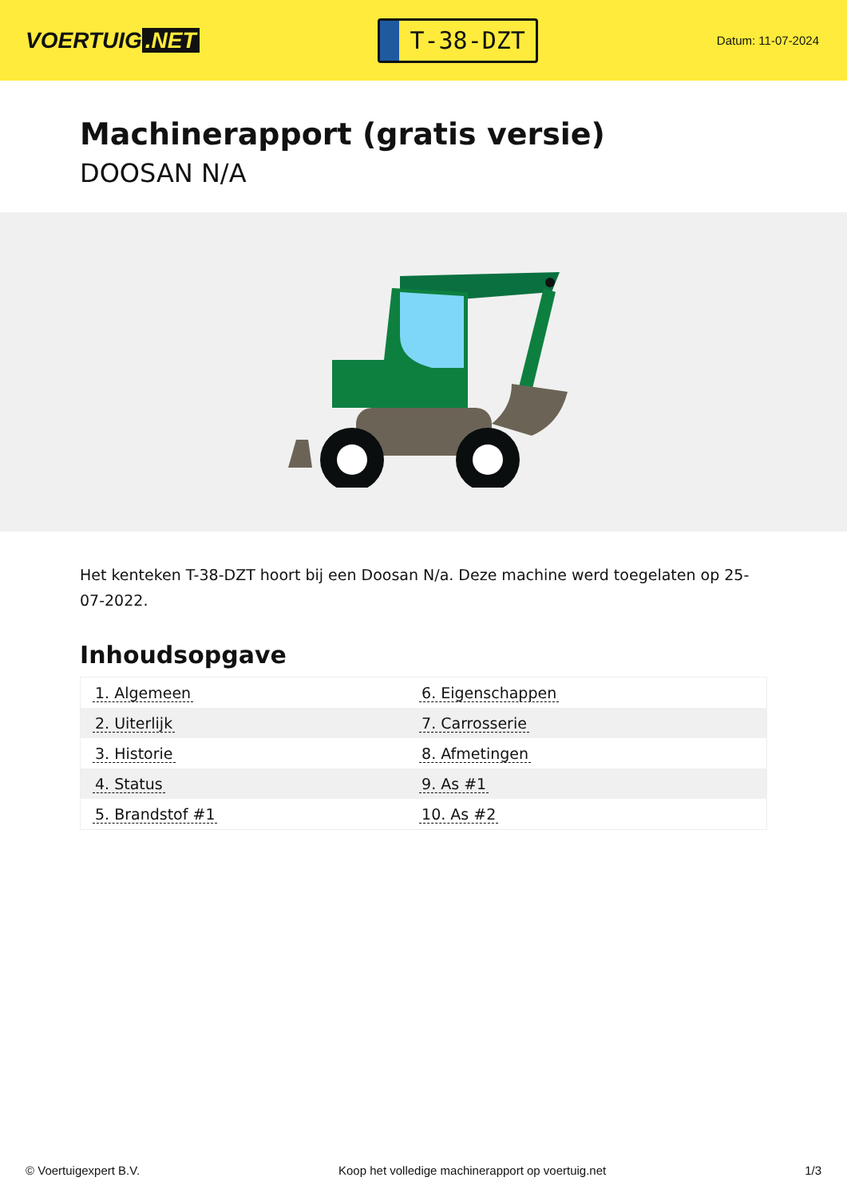VOERTUIG.NET
T-38-DZT
Datum: 11-07-2024
Machinerapport (gratis versie)
DOOSAN N/A
Het kenteken T-38-DZT hoort bij een Doosan N/a. Deze machine werd toegelaten op 25-07-2022.
Inhoudsopgave
| 1. Algemeen | 6. Eigenschappen |
| 2. Uiterlijk | 7. Carrosserie |
| 3. Historie | 8. Afmetingen |
| 4. Status | 9. As #1 |
| 5. Brandstof #1 | 10. As #2 |
© Voertuigexpert B.V. Koop het volledige machinerapport op voertuig.net 1/3